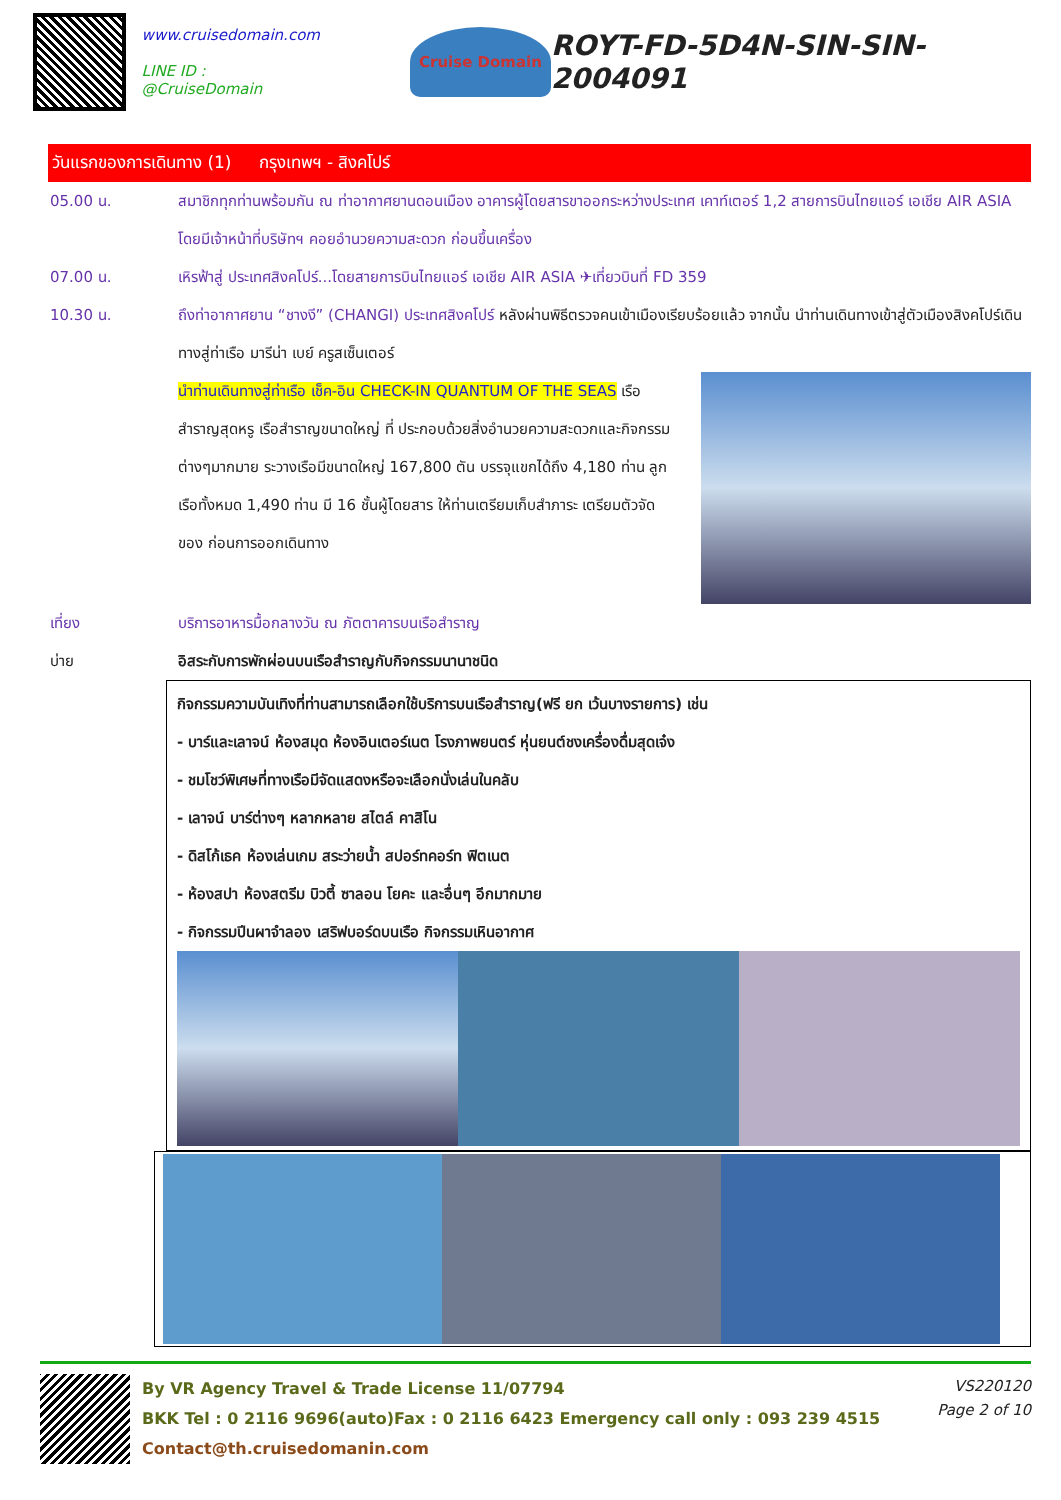www.cruisedomain.com
LINE ID : @CruiseDomain
Cruise Domain
ROYT-FD-5D4N-SIN-SIN-2004091
วันแรกของการเดินทาง (1) กรุงเทพฯ - สิงคโปร์
05.00 น. สมาชิกทุกท่านพร้อมกัน ณ ท่าอากาศยานดอนเมือง อาคารผู้โดยสารขาออกระหว่างประเทศ เคาท์เตอร์ 1,2 สายการบินไทยแอร์ เอเชีย AIR ASIA โดยมีเจ้าหน้าที่บริษัทฯ คอยอำนวยความสะดวก ก่อนขึ้นเครื่อง
07.00 น. เหิรฟ้าสู่ ประเทศสิงคโปร์...โดยสายการบินไทยแอร์ เอเชีย AIR ASIA ✈เที่ยวบินที่ FD 359
10.30 น. ถึงท่าอากาศยาน “ชางงี” (CHANGI) ประเทศสิงคโปร์ หลังผ่านพิธีตรวจคนเข้าเมืองเรียบร้อยแล้ว จากนั้น นำท่านเดินทางเข้าสู่ตัวเมืองสิงคโปร์เดินทางสู่ท่าเรือ มารีน่า เบย์ ครูสเซ็นเตอร์
นำท่านเดินทางสู่ท่าเรือ เช็ค-อิน CHECK-IN QUANTUM OF THE SEAS เรือสำราญสุดหรู เรือสำราญขนาดใหญ่ ที่ ประกอบด้วยสิ่งอำนวยความสะดวกและกิจกรรมต่างๆมากมาย ระวางเรือมีขนาดใหญ่ 167,800 ตัน บรรจุแขกได้ถึง 4,180 ท่าน ลูกเรือทั้งหมด 1,490 ท่าน มี 16 ชั้นผู้โดยสาร ให้ท่านเตรียมเก็บสำภาระ เตรียมตัวจัดของ ก่อนการออกเดินทาง
เที่ยง บริการอาหารมื้อกลางวัน ณ ภัตตาคารบนเรือสำราญ
บ่าย อิสระกับการพักผ่อนบนเรือสำราญกับกิจกรรมนานาชนิด
กิจกรรมความบันเทิงที่ท่านสามารถเลือกใช้บริการบนเรือสำราญ(ฟรี ยก เว้นบางรายการ) เช่น
- บาร์และเลาจน์ ห้องสมุด ห้องอินเตอร์เนต โรงภาพยนตร์ หุ่นยนต์ชงเครื่องดื่มสุดเจ๋ง
- ชมโชว์พิเศษที่ทางเรือมีจัดแสดงหรือจะเลือกนั่งเล่นในคลับ
- เลาจน์ บาร์ต่างๆ หลากหลาย สไตล์ คาสิโน
- ดิสโก้เธค ห้องเล่นเกม สระว่ายน้ำ สปอร์ทคอร์ท ฟิตเนต
- ห้องสปา ห้องสตรีม บิวตี้ ซาลอน โยคะ และอื่นๆ อีกมากมาย
- กิจกรรมปีนผาจำลอง เสริฟบอร์ดบนเรือ กิจกรรมเหินอากาศ
By VR Agency Travel & Trade License 11/07794
BKK Tel : 0 2116 9696(auto)Fax : 0 2116 6423 Emergency call only : 093 239 4515
Contact@th.cruisedomanin.com
VS220120
Page 2 of 10